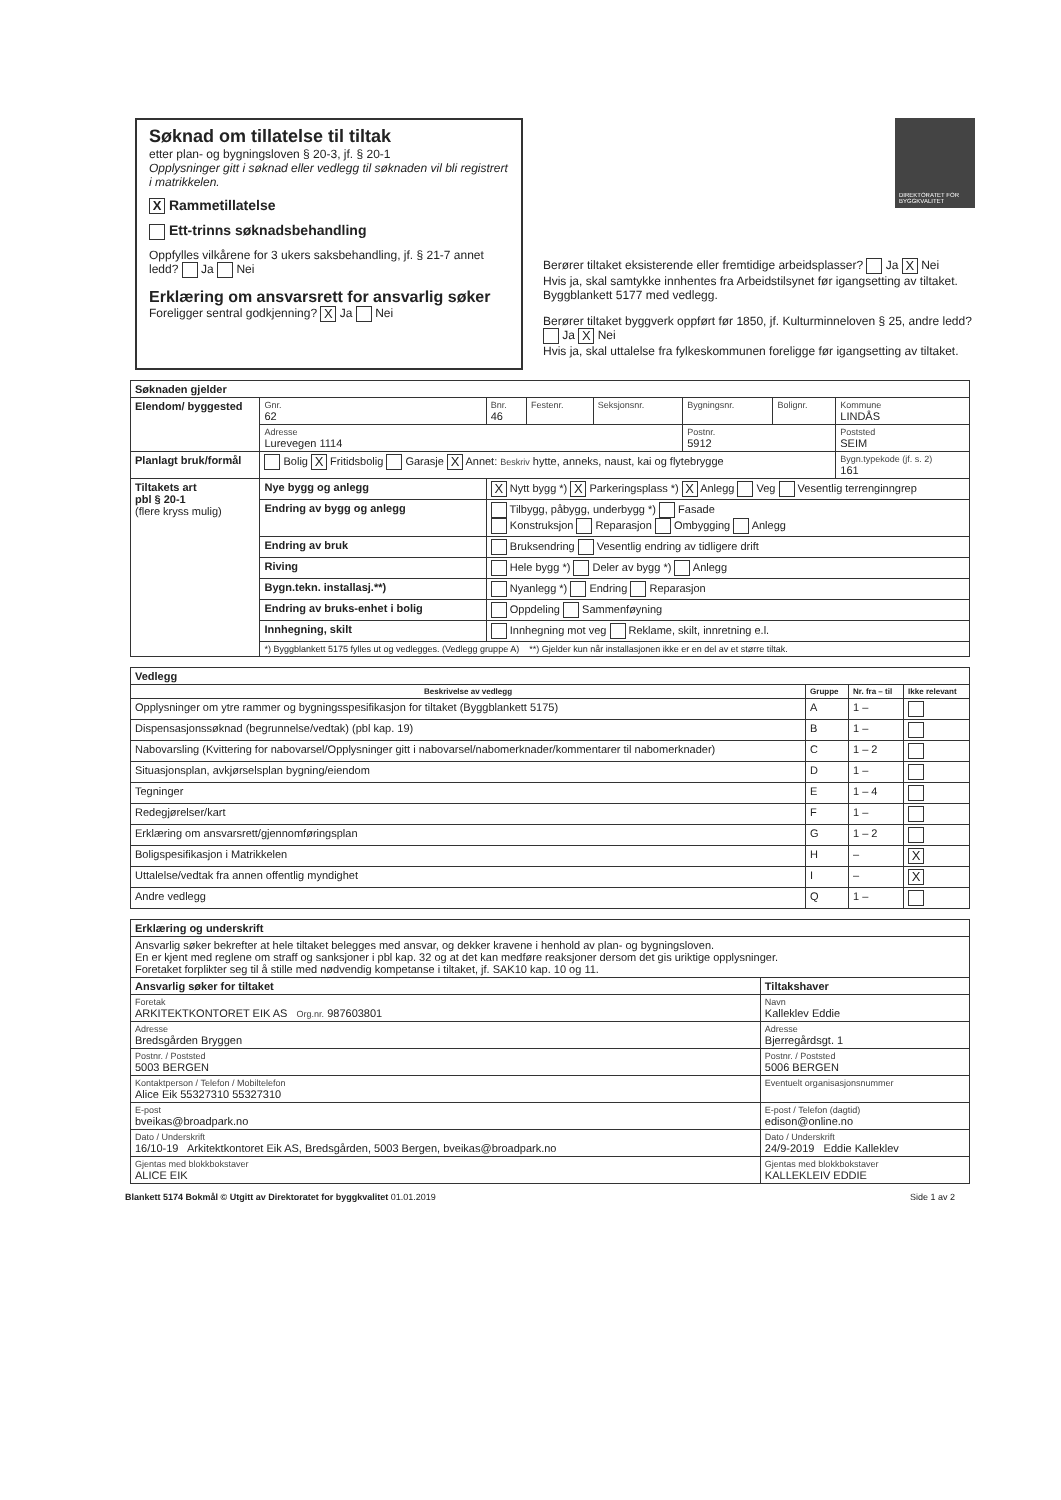Søknad om tillatelse til tiltak
etter plan- og bygningsloven § 20-3, jf. § 20-1
Opplysninger gitt i søknad eller vedlegg til søknaden vil bli registrert i matrikkelen.
X Rammetillatelse
Ett-trinns søknadsbehandling
Oppfylles vilkårene for 3 ukers saksbehandling, jf. § 21-7 annet ledd? Ja Nei
Erklæring om ansvarsrett for ansvarlig søker
Foreligger sentral godkjenning? X Ja Nei
DIREKTORATET FOR BYGGKVALITET
Berører tiltaket eksisterende eller fremtidige arbeidsplasser? Ja X Nei
Hvis ja, skal samtykke innhentes fra Arbeidstilsynet før igangsetting av tiltaket. Byggblankett 5177 med vedlegg.
Berører tiltaket byggverk oppført før 1850, jf. Kulturminneloven § 25, andre ledd? Ja X Nei
Hvis ja, skal uttalelse fra fylkeskommunen foreligge før igangsetting av tiltaket.
| Søknaden gjelder | | | | | | | |
| --- | --- | --- | --- | --- | --- | --- | --- |
| Elendom/ byggested | Gnr. 62 | Bnr. 46 | Festenr. | Seksjonsnr. | Bygningsnr. | Bolignr. | Kommune LINDÅS |
| | Adresse Lurevegen 1114 | | | | Postnr. 5912 | | Poststed SEIM |
| Planlagt bruk/formål | Bolig X Fritidsbolig Garasje X Annet: Beskriv hytte, anneks, naust, kai og flytebrygge | | | | | | Bygn.typekode (jf. s. 2) 161 |
| Tiltakets art pbl § 20-1 (flere kryss mulig) | Nye bygg og anlegg | X Nytt bygg *) X Parkeringsplass *) X Anlegg Veg Vesentlig terrenginngrep | | | | | |
| | Endring av bygg og anlegg | Tilbygg, påbygg, underbygg *) Fasade Konstruksjon Reparasjon Ombygging Anlegg | | | | | |
| | Endring av bruk | Bruksendring Vesentlig endring av tidligere drift | | | | | |
| | Riving | Hele bygg *) Deler av bygg *) Anlegg | | | | | |
| | Bygn.tekn. installasj.**) | Nyanlegg *) Endring Reparasjon | | | | | |
| | Endring av bruks-enhet i bolig | Oppdeling Sammenføyning | | | | | |
| | Innhegning, skilt | Innhegning mot veg Reklame, skilt, innretning e.l. | | | | | |
| | *) Byggblankett 5175 fylles ut og vedlegges. (Vedlegg gruppe A) **) Gjelder kun når installasjonen ikke er en del av et større tiltak. | | | | | | |
| Vedlegg | | | |
| --- | --- | --- | --- |
| Beskrivelse av vedlegg | Gruppe | Nr. fra – til | Ikke relevant |
| Opplysninger om ytre rammer og bygningsspesifikasjon for tiltaket (Byggblankett 5175) | A | 1 – | |
| Dispensasjonssøknad (begrunnelse/vedtak) (pbl kap. 19) | B | 1 – | |
| Nabovarsling (Kvittering for nabovarsel/Opplysninger gitt i nabovarsel/nabomerknader/kommentarer til nabomerknader) | C | 1 – 2 | |
| Situasjonsplan, avkjørselsplan bygning/eiendom | D | 1 – | |
| Tegninger | E | 1 – 4 | |
| Redegjørelser/kart | F | 1 – | |
| Erklæring om ansvarsrett/gjennomføringsplan | G | 1 – 2 | |
| Boligspesifikasjon i Matrikkelen | H | – | X |
| Uttalelse/vedtak fra annen offentlig myndighet | I | – | X |
| Andre vedlegg | Q | 1 – | |
| Erklæring og underskrift | |
| --- | --- |
| Ansvarlig søker bekrefter at hele tiltaket belegges med ansvar, og dekker kravene i henhold av plan- og bygningsloven. En er kjent med reglene om straff og sanksjoner i pbl kap. 32 og at det kan medføre reaksjoner dersom det gis uriktige opplysninger. Foretaket forplikter seg til å stille med nødvendig kompetanse i tiltaket, jf. SAK10 kap. 10 og 11. | |
| Ansvarlig søker for tiltaket | Tiltakshaver |
| Foretak ARKITEKTKONTORET EIK AS Org.nr. 987603801 | Navn Kalleklev Eddie |
| Adresse Bredsgården Bryggen | Adresse Bjerregårdsgt. 1 |
| Postnr. / Poststed 5003 BERGEN | Postnr. / Poststed 5006 BERGEN |
| Kontaktperson / Telefon / Mobiltelefon Alice Eik 55327310 55327310 | Eventuelt organisasjonsnummer |
| E-post bveikas@broadpark.no | E-post / Telefon (dagtid) edison@online.no |
| Dato / Underskrift 16/10-19 Arkitektkontoret Eik AS, Bredsgården, 5003 Bergen, bveikas@broadpark.no | Dato / Underskrift 24/9-2019 Eddie Kalleklev |
| Gjentas med blokkbokstaver ALICE EIK | Gjentas med blokkbokstaver KALLEKLEIV EDDIE |
Blankett 5174 Bokmål © Utgitt av Direktoratet for byggkvalitet 01.01.2019 Side 1 av 2